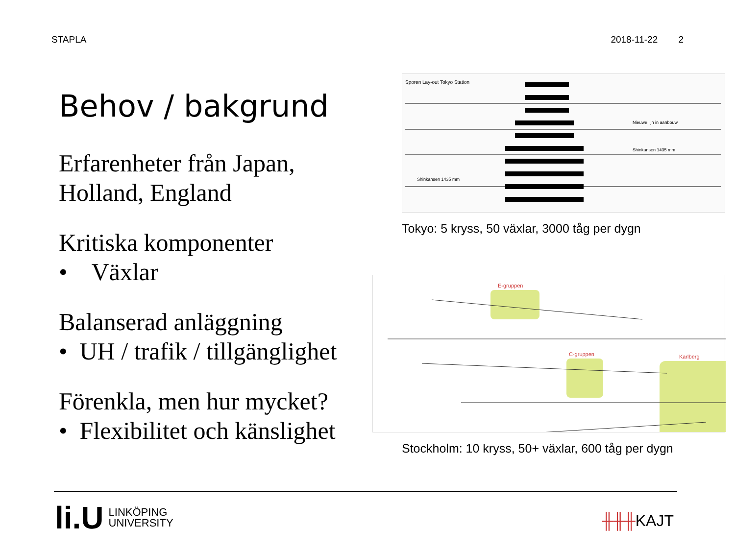STAPLA 2018-11-22 2
Behov / bakgrund
Erfarenheter från Japan, Holland, England
Kritiska komponenter
• Växlar
Balanserad anläggning
• UH / trafik / tillgänglighet
Förenkla, men hur mycket?
• Flexibilitet och känslighet
Sporen Lay-out Tokyo Station
Nieuwe lijn in aanbouw
Shinkansen 1435 mm
Shinkansen 1435 mm
Tokyo: 5 kryss, 50 växlar, 3000 tåg per dygn
E-gruppen
C-gruppen
Karlberg
Stockholm: 10 kryss, 50+ växlar, 600 tåg per dygn
li.U LINKÖPING
UNIVERSITY
╫╫╫KAJT